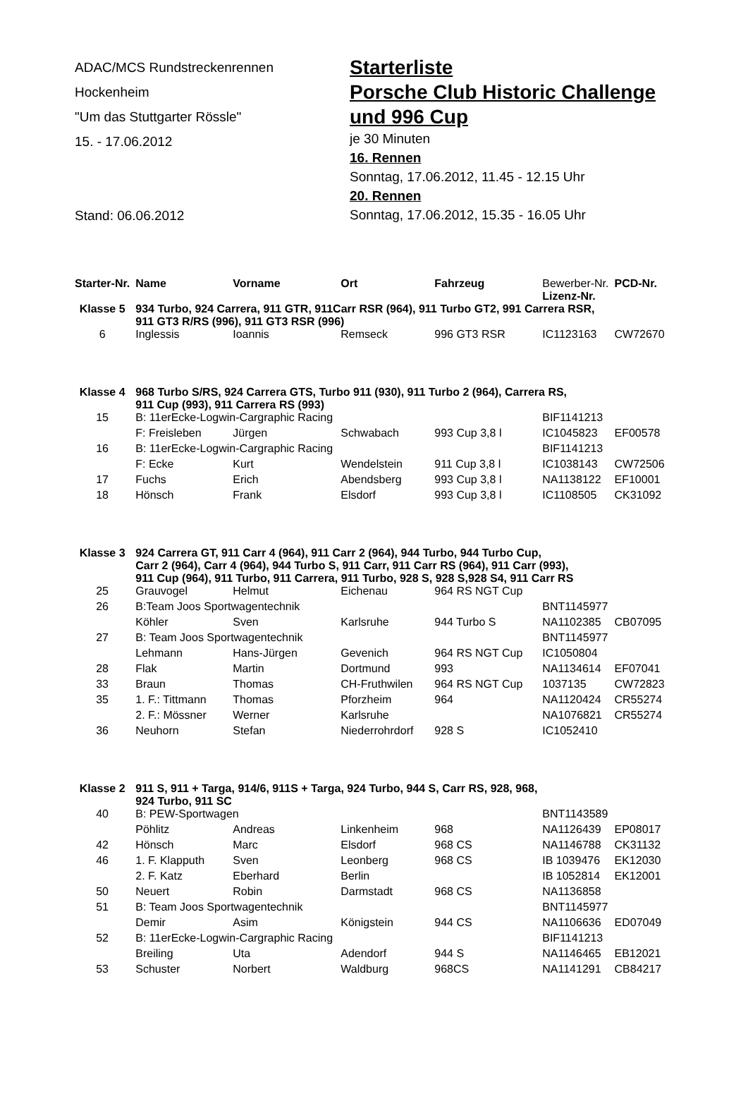ADAC/MCS Rundstreckenrennen
Hockenheim
"Um das Stuttgarter Rössle"
15. - 17.06.2012
Stand: 06.06.2012
Starterliste
Porsche Club Historic Challenge
und 996 Cup
je 30 Minuten
16. Rennen
Sonntag, 17.06.2012, 11.45 - 12.15 Uhr
20. Rennen
Sonntag, 17.06.2012, 15.35 - 16.05 Uhr
| Starter-Nr. | Name | Vorname | Ort | Fahrzeug | Bewerber-Nr. Lizenz-Nr. | PCD-Nr. |
| Klasse 5 | 934 Turbo, 924 Carrera, 911 GTR, 911Carr RSR (964), 911 Turbo GT2, 991 Carrera RSR, 911 GT3 R/RS (996), 911 GT3 RSR (996) | | | | | |
| 6 | Inglessis | Ioannis | Remseck | 996 GT3 RSR | IC1123163 | CW72670 |
| Klasse 4 | 968 Turbo S/RS, 924 Carrera GTS, Turbo 911 (930), 911 Turbo 2 (964), Carrera RS, 911 Cup (993), 911 Carrera RS (993) | | | | | |
| 15 | B: 11erEcke-Logwin-Cargraphic Racing | | | | BIF1141213 | |
| | F: Freisleben | Jürgen | Schwabach | 993 Cup 3,8 l | IC1045823 | EF00578 |
| 16 | B: 11erEcke-Logwin-Cargraphic Racing | | | | BIF1141213 | |
| | F: Ecke | Kurt | Wendelstein | 911 Cup 3,8 l | IC1038143 | CW72506 |
| 17 | Fuchs | Erich | Abendsberg | 993 Cup 3,8 l | NA1138122 | EF10001 |
| 18 | Hönsch | Frank | Elsdorf | 993 Cup 3,8 l | IC1108505 | CK31092 |
| Klasse 3 | 924 Carrera GT, 911 Carr 4 (964), 911 Carr 2 (964), 944 Turbo, 944 Turbo Cup, Carr 2 (964), Carr 4 (964), 944 Turbo S, 911 Carr, 911 Carr RS (964), 911 Carr (993), 911 Cup (964), 911 Turbo, 911 Carrera, 911 Turbo, 928 S, 928 S,928 S4, 911 Carr RS | | | | | |
| 25 | Grauvogel | Helmut | Eichenau | 964 RS NGT Cup | | |
| 26 | B:Team Joos Sportwagentechnik | | | | BNT1145977 | |
| | Köhler | Sven | Karlsruhe | 944 Turbo S | NA1102385 | CB07095 |
| 27 | B: Team Joos Sportwagentechnik | | | | BNT1145977 | |
| | Lehmann | Hans-Jürgen | Gevenich | 964 RS NGT Cup | IC1050804 | |
| 28 | Flak | Martin | Dortmund | 993 | NA1134614 | EF07041 |
| 33 | Braun | Thomas | CH-Fruthwilen | 964 RS NGT Cup | 1037135 | CW72823 |
| 35 | 1. F.: Tittmann | Thomas | Pforzheim | 964 | NA1120424 | CR55274 |
| | 2. F.: Mössner | Werner | Karlsruhe | | NA1076821 | CR55274 |
| 36 | Neuhorn | Stefan | Niederrohrdorf | 928 S | IC1052410 | |
| Klasse 2 | 911 S, 911 + Targa, 914/6, 911S + Targa, 924 Turbo, 944 S, Carr RS, 928, 968, 924 Turbo, 911 SC | | | | | |
| 40 | B: PEW-Sportwagen | | | | BNT1143589 | |
| | Pöhlitz | Andreas | Linkenheim | 968 | NA1126439 | EP08017 |
| 42 | Hönsch | Marc | Elsdorf | 968 CS | NA1146788 | CK31132 |
| 46 | 1. F. Klapputh | Sven | Leonberg | 968 CS | IB 1039476 | EK12030 |
| | 2. F. Katz | Eberhard | Berlin | | IB 1052814 | EK12001 |
| 50 | Neuert | Robin | Darmstadt | 968 CS | NA1136858 | |
| 51 | B: Team Joos Sportwagentechnik | | | | BNT1145977 | |
| | Demir | Asim | Königstein | 944 CS | NA1106636 | ED07049 |
| 52 | B: 11erEcke-Logwin-Cargraphic Racing | | | | BIF1141213 | |
| | Breiling | Uta | Adendorf | 944 S | NA1146465 | EB12021 |
| 53 | Schuster | Norbert | Waldburg | 968CS | NA1141291 | CB84217 |